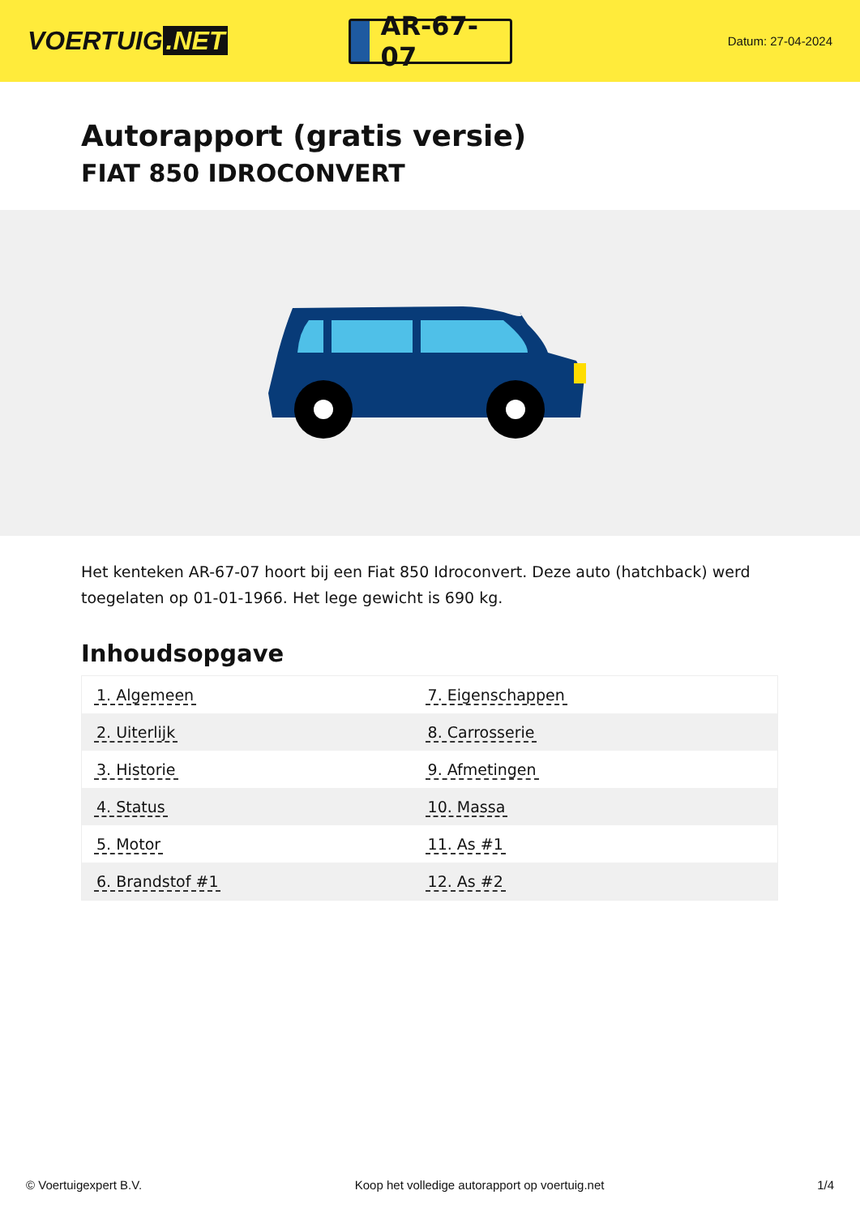VOERTUIG.NET
AR-67-07
Datum: 27-04-2024
Autorapport (gratis versie)
FIAT 850 IDROCONVERT
Het kenteken AR-67-07 hoort bij een Fiat 850 Idroconvert. Deze auto (hatchback) werd toegelaten op 01-01-1966. Het lege gewicht is 690 kg.
Inhoudsopgave
| 1. Algemeen | 7. Eigenschappen |
| 2. Uiterlijk | 8. Carrosserie |
| 3. Historie | 9. Afmetingen |
| 4. Status | 10. Massa |
| 5. Motor | 11. As #1 |
| 6. Brandstof #1 | 12. As #2 |
© Voertuigexpert B.V. Koop het volledige autorapport op voertuig.net 1/4